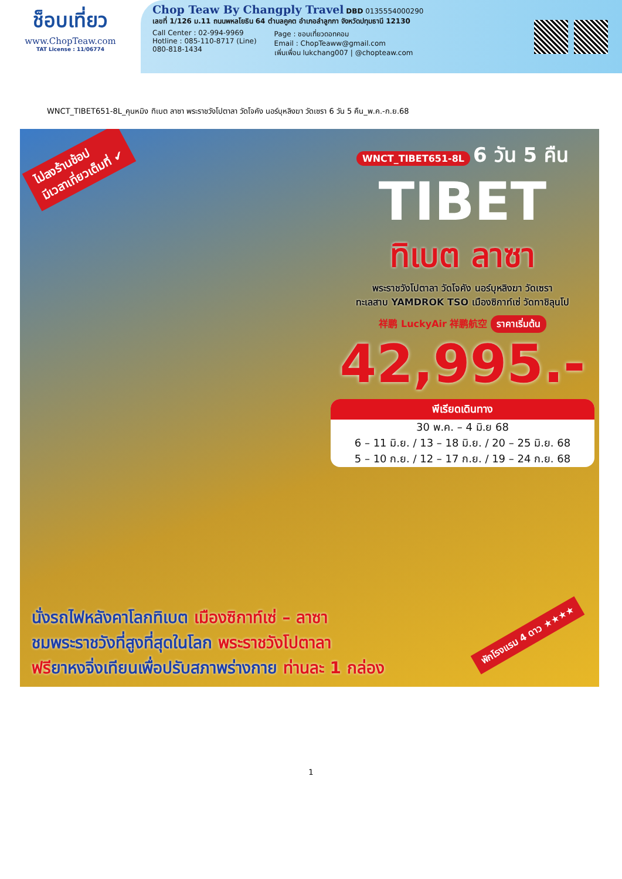ช็อบเที่ยว
www.ChopTeaw.com
TAT License : 11/06774
Chop Teaw By Changply Travel
DBD 0135554000290
เลขที่ 1/126 ม.11 ถนนพหลโยธิน 64 ตำบลคูคต อำเภอลำลูกกา จังหวัดปทุมธานี 12130
Call Center : 02-994-9969
Hotline : 085-110-8717 (Line)
080-818-1434
Page : ชอบเที่ยวดอทคอม
Email : ChopTeaww@gmail.com
เพิ่มเพื่อน lukchang007 | @chopteaw.com
WNCT_TIBET651-8L_คุนหมิง ทิเบต ลาซา พระราชวังโปตาลา วัดโจคัง นอร์บุหลิงฆา วัดเซรา 6 วัน 5 คืน_พ.ค.-ก.ย.68
ไม่ลงร้านช้อป
มีเวลาเที่ยวเต็มที่ ✔
WNCT_TIBET651-8L 6 วัน 5 คืน
TIBET
ทิเบต ลาซา
พระราชวังโปตาลา วัดโจคัง นอร์บุหลิงฆา วัดเซรา
ทะเลสาบ YAMDROK TSO เมืองซิกาท์เซ่ วัดทาชิลุนโป
祥鹏 LuckyAir 祥鹏航空 ราคาเริ่มต้น
42,995.-
พีเรียดเดินทาง
30 พ.ค. – 4 มิ.ย 68
6 – 11 มิ.ย. / 13 – 18 มิ.ย. / 20 – 25 มิ.ย. 68
5 – 10 ก.ย. / 12 – 17 ก.ย. / 19 – 24 ก.ย. 68
พักโรงแรม 4 ดาว ★★★★
นั่งรถไฟหลังคาโลกทิเบต เมืองซิกาท์เซ่ – ลาซา
ชมพระราชวังที่สูงที่สุดในโลก พระราชวังโปตาลา
ฟรียาหงจิ่งเทียนเพื่อปรับสภาพร่างกาย ท่านละ 1 กล่อง
1